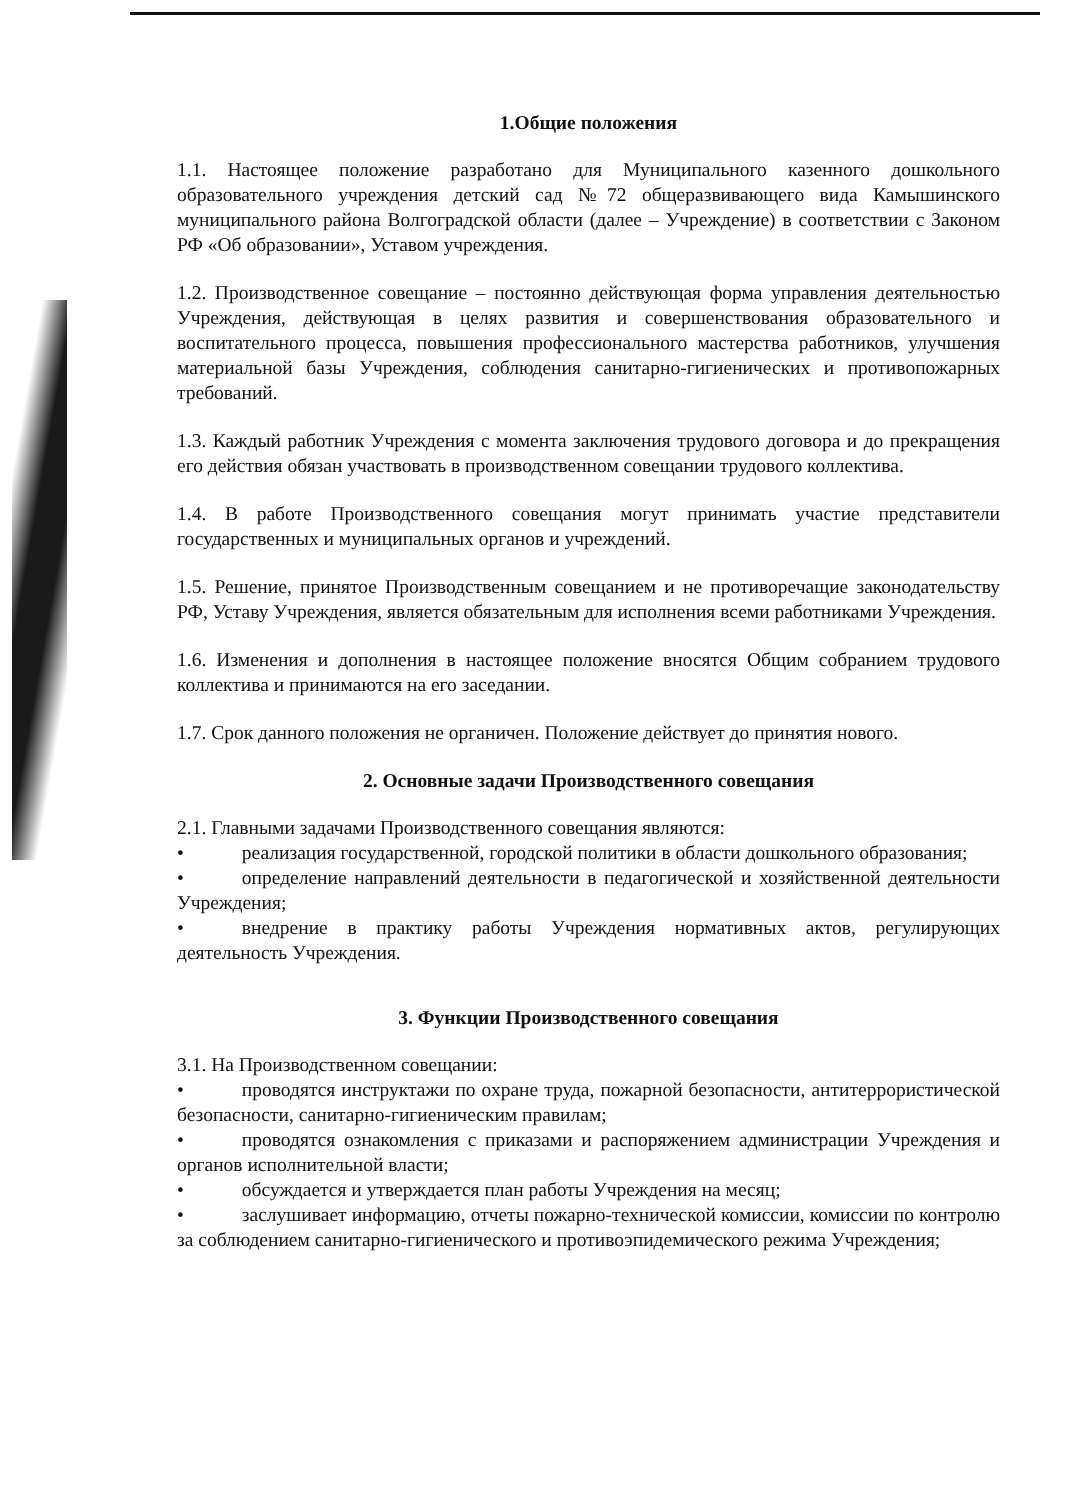1.Общие положения
1.1. Настоящее положение разработано для Муниципального казенного дошкольного образовательного учреждения детский сад №72 общеразвивающего вида Камышинского муниципального района Волгоградской области (далее – Учреждение) в соответствии с Законом РФ «Об образовании», Уставом учреждения.
1.2. Производственное совещание – постоянно действующая форма управления деятельностью Учреждения, действующая в целях развития и совершенствования образовательного и воспитательного процесса, повышения профессионального мастерства работников, улучшения материальной базы Учреждения, соблюдения санитарно-гигиенических и противопожарных требований.
1.3. Каждый работник Учреждения с момента заключения трудового договора и до прекращения его действия обязан участвовать в производственном совещании трудового коллектива.
1.4. В работе Производственного совещания могут принимать участие представители государственных и муниципальных органов и учреждений.
1.5. Решение, принятое Производственным совещанием и не противоречащие законодательству РФ, Уставу Учреждения, является обязательным для исполнения всеми работниками Учреждения.
1.6. Изменения и дополнения в настоящее положение вносятся Общим собранием трудового коллектива и принимаются на его заседании.
1.7. Срок данного положения не органичен. Положение действует до принятия нового.
2. Основные задачи Производственного совещания
2.1. Главными задачами Производственного совещания являются:
• реализация государственной, городской политики в области дошкольного образования;
• определение направлений деятельности в педагогической и хозяйственной деятельности Учреждения;
• внедрение в практику работы Учреждения нормативных актов, регулирующих деятельность Учреждения.
3. Функции Производственного совещания
3.1. На Производственном совещании:
• проводятся инструктажи по охране труда, пожарной безопасности, антитеррористической безопасности, санитарно-гигиеническим правилам;
• проводятся ознакомления с приказами и распоряжением администрации Учреждения и органов исполнительной власти;
• обсуждается и утверждается план работы Учреждения на месяц;
• заслушивает информацию, отчеты пожарно-технической комиссии, комиссии по контролю за соблюдением санитарно-гигиенического и противоэпидемического режима Учреждения;